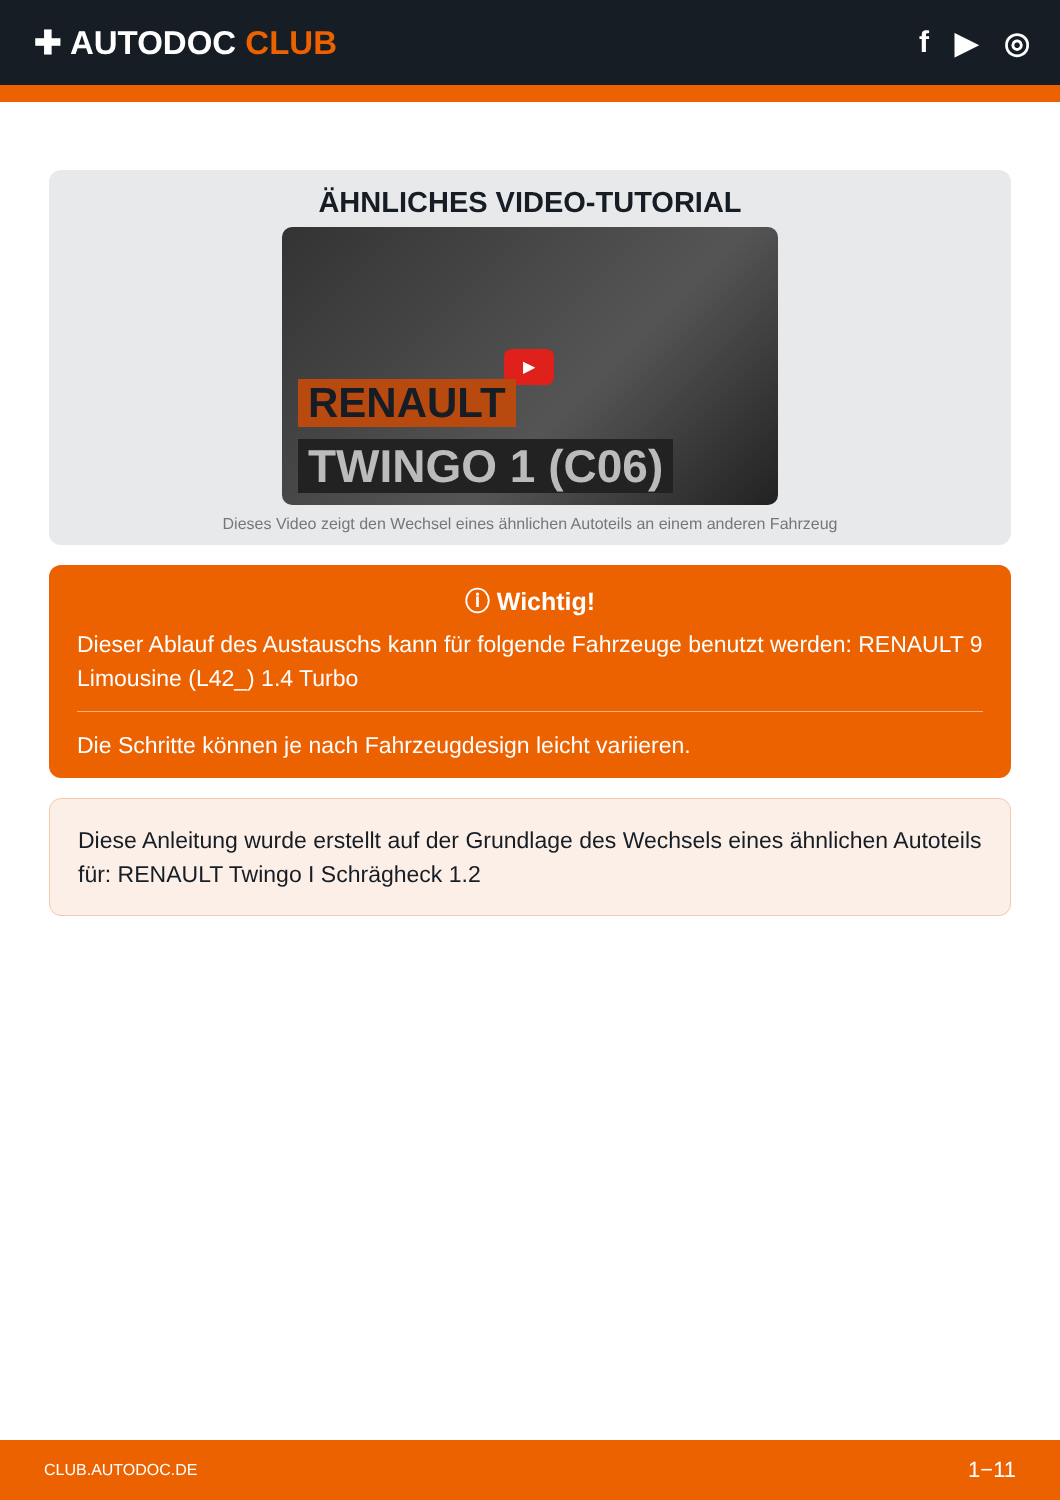✚ AUTODOC CLUB f ▶ ◎
ÄHNLICHES VIDEO-TUTORIAL
▶
RENAULT
TWINGO 1 (C06)
Dieses Video zeigt den Wechsel eines ähnlichen Autoteils an einem anderen Fahrzeug
ⓘ Wichtig!
Dieser Ablauf des Austauschs kann für folgende Fahrzeuge benutzt werden: RENAULT 9 Limousine (L42_) 1.4 Turbo
Die Schritte können je nach Fahrzeugdesign leicht variieren.
Diese Anleitung wurde erstellt auf der Grundlage des Wechsels eines ähnlichen Autoteils für: RENAULT Twingo I Schrägheck 1.2
CLUB.AUTODOC.DE 1−11